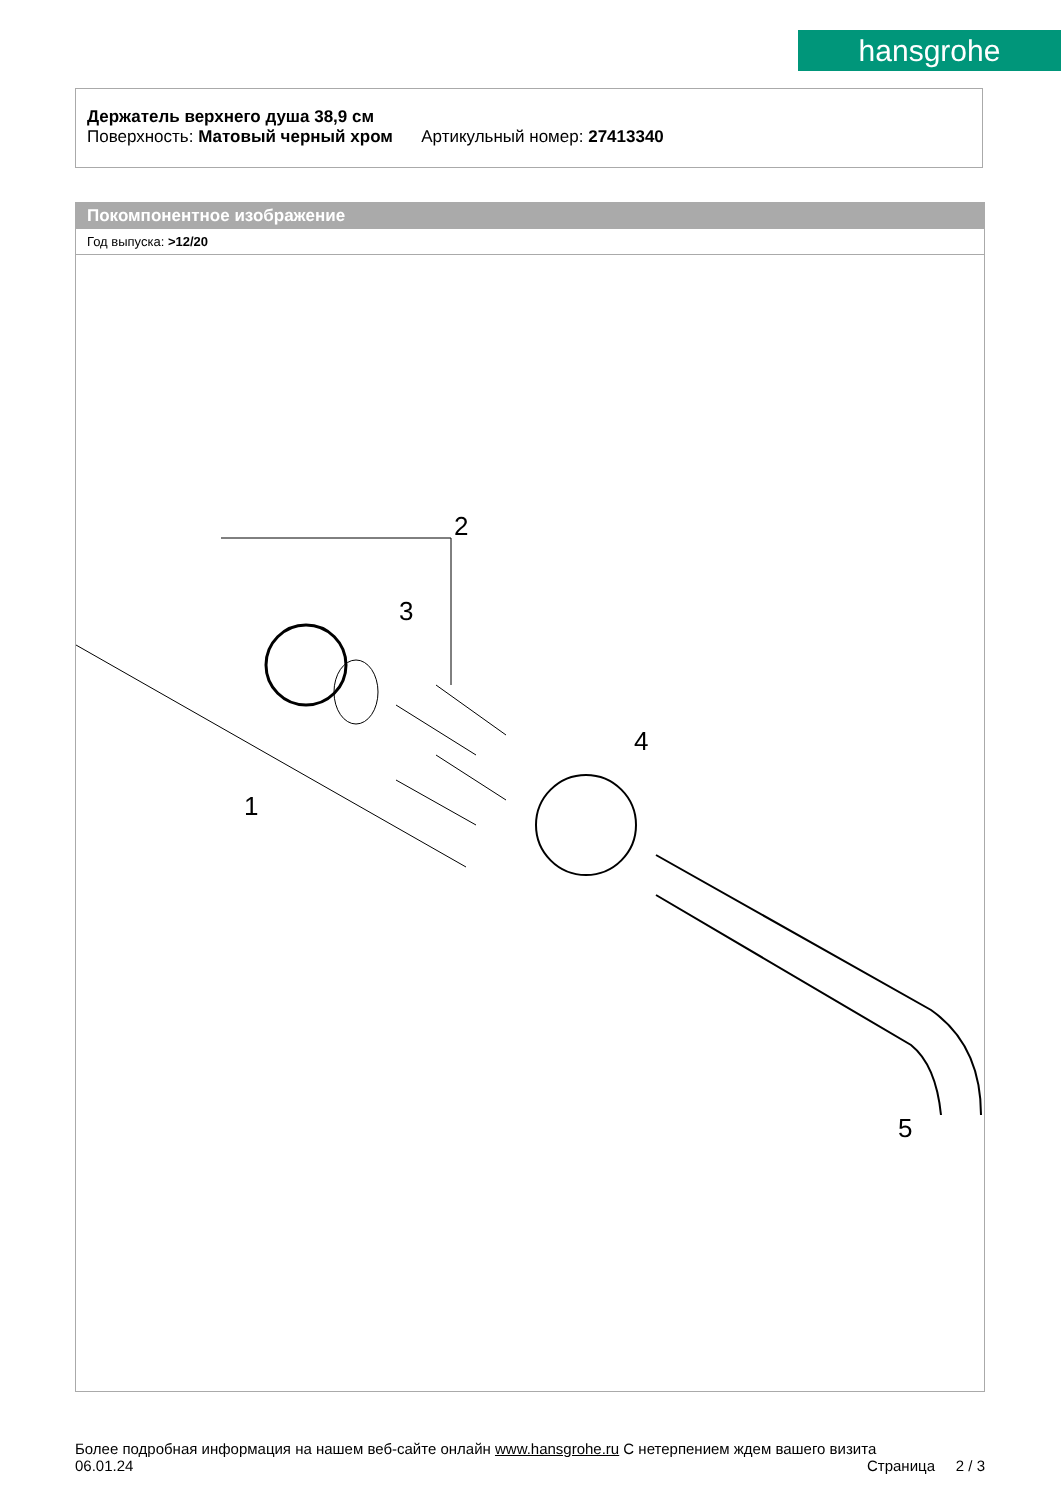hansgrohe
Держатель верхнего душа 38,9 см
Поверхность: Матовый черный хром Артикульный номер: 27413340
Покомпонентное изображение
Год выпуска: >12/20
2
3
1
4
5
Более подробная информация на нашем веб-сайте онлайн www.hansgrohe.ru С нетерпением ждем вашего визита Страница 2 / 3
06.01.24